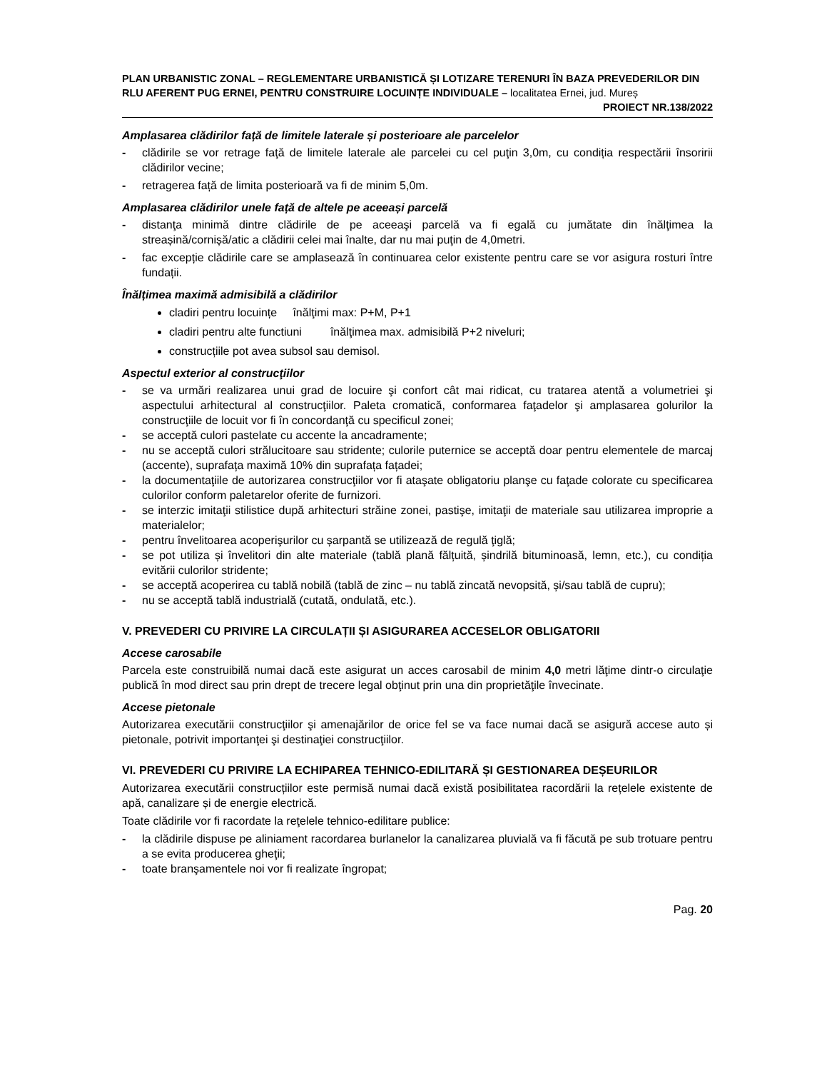PLAN URBANISTIC ZONAL – REGLEMENTARE URBANISTICĂ ȘI LOTIZARE TERENURI ÎN BAZA PREVEDERILOR DIN RLU AFERENT PUG ERNEI, PENTRU CONSTRUIRE LOCUINȚE INDIVIDUALE – localitatea Ernei, jud. Mureș
PROIECT NR.138/2022
Amplasarea clădirilor față de limitele laterale și posterioare ale parcelelor
- clădirile se vor retrage faţă de limitele laterale ale parcelei cu cel puţin 3,0m, cu condiția respectării însoririi clădirilor vecine;
- retragerea față de limita posterioară va fi de minim 5,0m.
Amplasarea clădirilor unele față de altele pe aceeași parcelă
- distanţa minimă dintre clădirile de pe aceeaşi parcelă va fi egală cu jumătate din înălţimea la streașină/cornișă/atic a clădirii celei mai înalte, dar nu mai puţin de 4,0metri.
- fac excepție clădirile care se amplasează în continuarea celor existente pentru care se vor asigura rosturi între fundații.
Înălțimea maximă admisibilă a clădirilor
cladiri pentru locuințe înălţimi max: P+M, P+1
cladiri pentru alte functiuni înălţimea max. admisibilă P+2 niveluri;
construcțiile pot avea subsol sau demisol.
Aspectul exterior al construcţiilor
- se va urmări realizarea unui grad de locuire şi confort cât mai ridicat, cu tratarea atentă a volumetriei şi aspectului arhitectural al construcţiilor. Paleta cromatică, conformarea faţadelor şi amplasarea golurilor la construcţiile de locuit vor fi în concordanţă cu specificul zonei;
- se acceptă culori pastelate cu accente la ancadramente;
- nu se acceptă culori strălucitoare sau stridente; culorile puternice se acceptă doar pentru elementele de marcaj (accente), suprafața maximă 10% din suprafața fațadei;
- la documentaţiile de autorizarea construcţiilor vor fi ataşate obligatoriu planşe cu faţade colorate cu specificarea culorilor conform paletarelor oferite de furnizori.
- se interzic imitaţii stilistice după arhitecturi străine zonei, pastişe, imitaţii de materiale sau utilizarea improprie a materialelor;
- pentru învelitoarea acoperişurilor cu șarpantă se utilizează de regulă ţiglă;
- se pot utiliza și învelitori din alte materiale (tablă plană fălțuită, șindrilă bituminoasă, lemn, etc.), cu condiția evitării culorilor stridente;
- se acceptă acoperirea cu tablă nobilă (tablă de zinc – nu tablă zincată nevopsită, și/sau tablă de cupru);
- nu se acceptă tablă industrială (cutată, ondulată, etc.).
V. PREVEDERI CU PRIVIRE LA CIRCULAȚII ȘI ASIGURAREA ACCESELOR OBLIGATORII
Accese carosabile
Parcela este construibilă numai dacă este asigurat un acces carosabil de minim 4,0 metri lăţime dintr-o circulaţie publică în mod direct sau prin drept de trecere legal obţinut prin una din proprietăţile învecinate.
Accese pietonale
Autorizarea executării construcţiilor şi amenajărilor de orice fel se va face numai dacă se asigură accese auto și pietonale, potrivit importanţei şi destinaţiei construcţiilor.
VI. PREVEDERI CU PRIVIRE LA ECHIPAREA TEHNICO-EDILITARĂ ȘI GESTIONAREA DEȘEURILOR
Autorizarea executării construcțiilor este permisă numai dacă există posibilitatea racordării la rețelele existente de apă, canalizare și de energie electrică.
Toate clădirile vor fi racordate la reţelele tehnico-edilitare publice:
- la clădirile dispuse pe aliniament racordarea burlanelor la canalizarea pluvială va fi făcută pe sub trotuare pentru a se evita producerea gheţii;
- toate branşamentele noi vor fi realizate îngropat;
Pag. 20